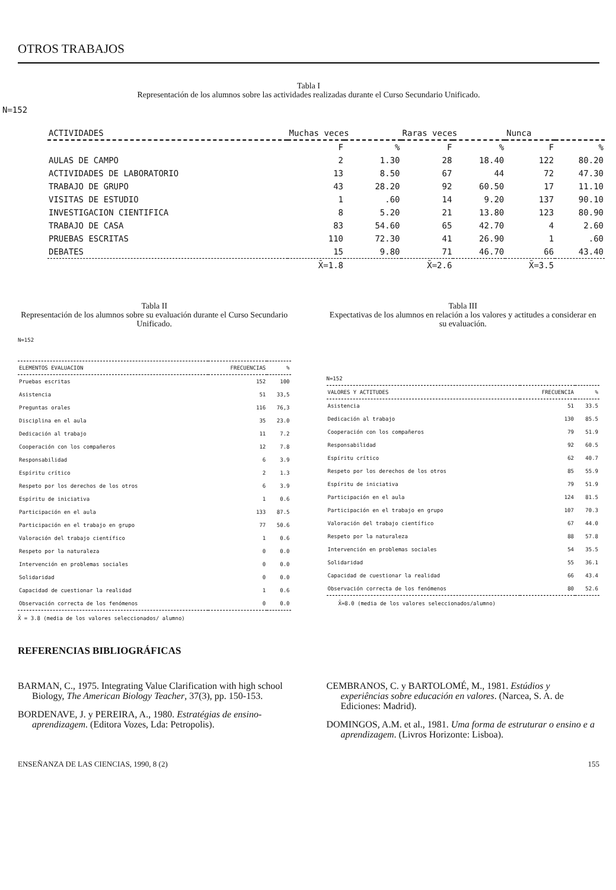OTROS TRABAJOS
Tabla I
Representación de los alumnos sobre las actividades realizadas durante el Curso Secundario Unificado.
N=152
| ACTIVIDADES | Muchas veces | | Raras veces | | Nunca | |
| --- | --- | --- | --- | --- | --- | --- |
| | F | % | F | % | F | % |
| AULAS DE CAMPO | 2 | 1.30 | 28 | 18.40 | 122 | 80.20 |
| ACTIVIDADES DE LABORATORIO | 13 | 8.50 | 67 | 44 | 72 | 47.30 |
| TRABAJO DE GRUPO | 43 | 28.20 | 92 | 60.50 | 17 | 11.10 |
| VISITAS DE ESTUDIO | 1 | .60 | 14 | 9.20 | 137 | 90.10 |
| INVESTIGACION CIENTIFICA | 8 | 5.20 | 21 | 13.80 | 123 | 80.90 |
| TRABAJO DE CASA | 83 | 54.60 | 65 | 42.70 | 4 | 2.60 |
| PRUEBAS ESCRITAS | 110 | 72.30 | 41 | 26.90 | 1 | .60 |
| DEBATES | 15 | 9.80 | 71 | 46.70 | 66 | 43.40 |
| | X̄=1.8 | | X̄=2.6 | | X̄=3.5 | |
Tabla II
Representación de los alumnos sobre su evaluación durante el Curso Secundario Unificado.
N=152
| ELEMENTOS EVALUACION | FRECUENCIAS | % |
| --- | --- | --- |
| Pruebas escritas | 152 | 100 |
| Asistencia | 51 | 33,5 |
| Preguntas orales | 116 | 76,3 |
| Disciplina en el aula | 35 | 23.0 |
| Dedicación al trabajo | 11 | 7.2 |
| Cooperación con los compañeros | 12 | 7.8 |
| Responsabilidad | 6 | 3.9 |
| Espíritu crítico | 2 | 1.3 |
| Respeto por los derechos de los otros | 6 | 3.9 |
| Espíritu de iniciativa | 1 | 0.6 |
| Participación en el aula | 133 | 87.5 |
| Participación en el trabajo en grupo | 77 | 50.6 |
| Valoración del trabajo científico | 1 | 0.6 |
| Respeto por la naturaleza | 0 | 0.0 |
| Intervención en problemas sociales | 0 | 0.0 |
| Solidaridad | 0 | 0.0 |
| Capacidad de cuestionar la realidad | 1 | 0.6 |
| Observación correcta de los fenómenos | 0 | 0.0 |
X̄ = 3.8 (media de los valores seleccionados/ alumno)
Tabla III
Expectativas de los alumnos en relación a los valores y actitudes a considerar en su evaluación.
N=152
| VALORES Y ACTITUDES | FRECUENCIA | % |
| --- | --- | --- |
| Asistencia | 51 | 33.5 |
| Dedicación al trabajo | 130 | 85.5 |
| Cooperación con los compañeros | 79 | 51.9 |
| Responsabilidad | 92 | 60.5 |
| Espíritu crítico | 62 | 40.7 |
| Respeto por los derechos de los otros | 85 | 55.9 |
| Espíritu de iniciativa | 79 | 51.9 |
| Participación en el aula | 124 | 81.5 |
| Participación en el trabajo en grupo | 107 | 70.3 |
| Valoración del trabajo científico | 67 | 44.0 |
| Respeto por la naturaleza | 88 | 57.8 |
| Intervención en problemas sociales | 54 | 35.5 |
| Solidaridad | 55 | 36.1 |
| Capacidad de cuestionar la realidad | 66 | 43.4 |
| Observación correcta de los fenómenos | 80 | 52.6 |
X̄=8.0 (media de los valores seleccionados/alumno)
REFERENCIAS BIBLIOGRÁFICAS
BARMAN, C., 1975. Integrating Value Clarification with high school Biology, The American Biology Teacher, 37(3), pp. 150-153.
BORDENAVE, J. y PEREIRA, A., 1980. Estratégias de ensino-aprendizagem. (Editora Vozes, Lda: Petropolis).
CEMBRANOS, C. y BARTOLOMÉ, M., 1981. Estúdios y experiências sobre educación en valores. (Narcea, S. A. de Ediciones: Madrid).
DOMINGOS, A.M. et al., 1981. Uma forma de estruturar o ensino e a aprendizagem. (Livros Horizonte: Lisboa).
ENSEÑANZA DE LAS CIENCIAS, 1990, 8 (2) 155